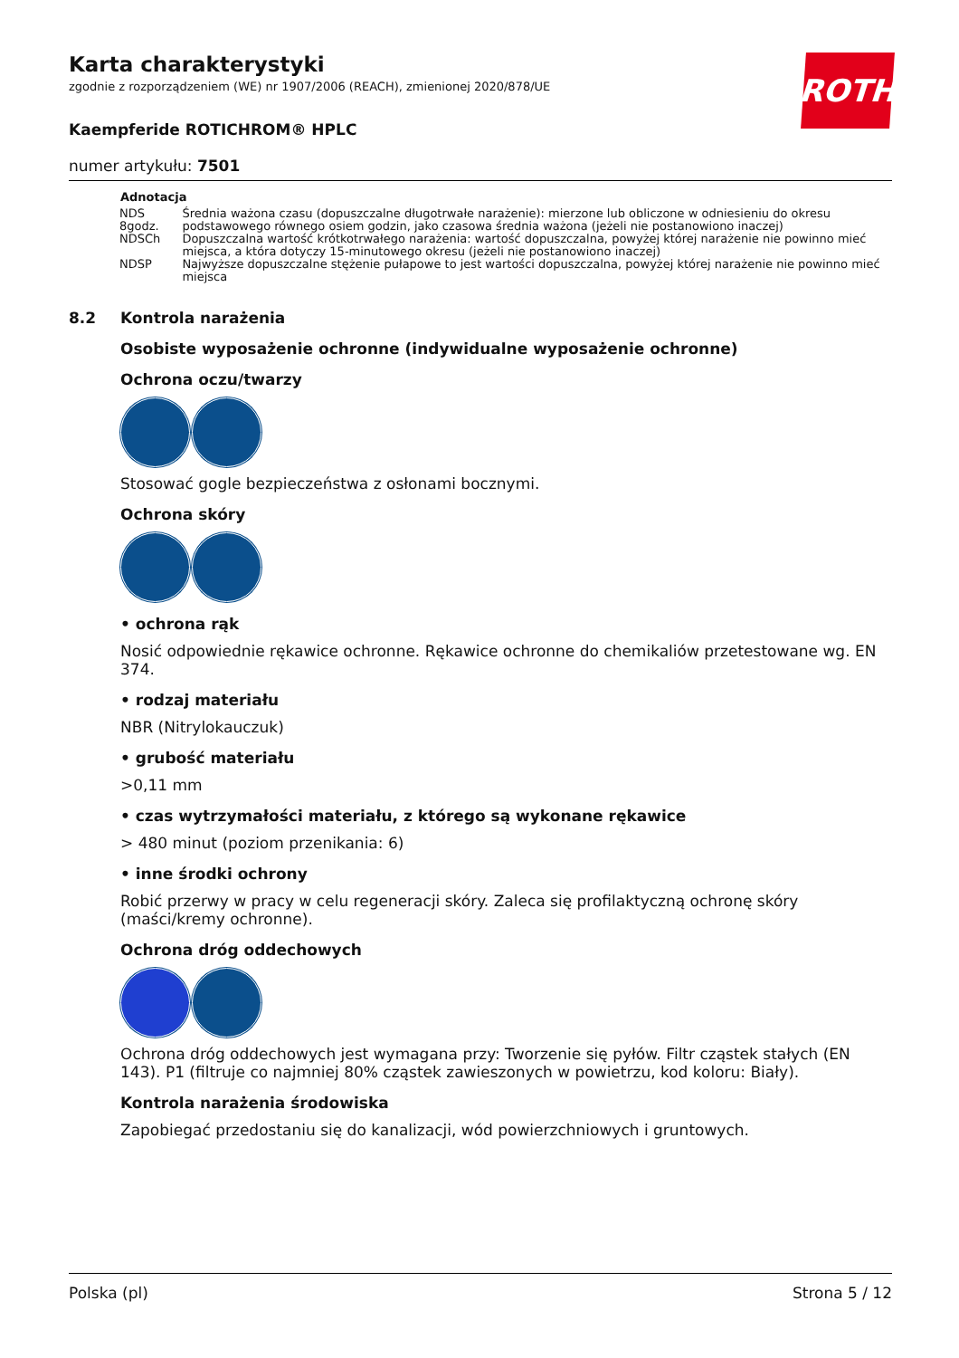Karta charakterystyki
zgodnie z rozporządzeniem (WE) nr 1907/2006 (REACH), zmienionej 2020/878/UE
Kaempferide ROTICHROM® HPLC
numer artykułu: 7501
ROTH
| Adnotacja | |
| --- | --- |
| NDS 8godz. | Średnia ważona czasu (dopuszczalne długotrwałe narażenie): mierzone lub obliczone w odniesieniu do okresu podstawowego równego osiem godzin, jako czasowa średnia ważona (jeżeli nie postanowiono inaczej) |
| NDSCh | Dopuszczalna wartość krótkotrwałego narażenia: wartość dopuszczalna, powyżej której narażenie nie powinno mieć miejsca, a która dotyczy 15-minutowego okresu (jeżeli nie postanowiono inaczej) |
| NDSP | Najwyższe dopuszczalne stężenie pułapowe to jest wartości dopuszczalna, powyżej której narażenie nie powinno mieć miejsca |
8.2 Kontrola narażenia
Osobiste wyposażenie ochronne (indywidualne wyposażenie ochronne)
Ochrona oczu/twarzy
Stosować gogle bezpieczeństwa z osłonami bocznymi.
Ochrona skóry
• ochrona rąk
Nosić odpowiednie rękawice ochronne. Rękawice ochronne do chemikaliów przetestowane wg. EN 374.
• rodzaj materiału
NBR (Nitrylokauczuk)
• grubość materiału
>0,11 mm
• czas wytrzymałości materiału, z którego są wykonane rękawice
> 480 minut (poziom przenikania: 6)
• inne środki ochrony
Robić przerwy w pracy w celu regeneracji skóry. Zaleca się profilaktyczną ochronę skóry (maści/kremy ochronne).
Ochrona dróg oddechowych
Ochrona dróg oddechowych jest wymagana przy: Tworzenie się pyłów. Filtr cząstek stałych (EN 143). P1 (filtruje co najmniej 80% cząstek zawieszonych w powietrzu, kod koloru: Biały).
Kontrola narażenia środowiska
Zapobiegać przedostaniu się do kanalizacji, wód powierzchniowych i gruntowych.
Polska (pl) Strona 5 / 12